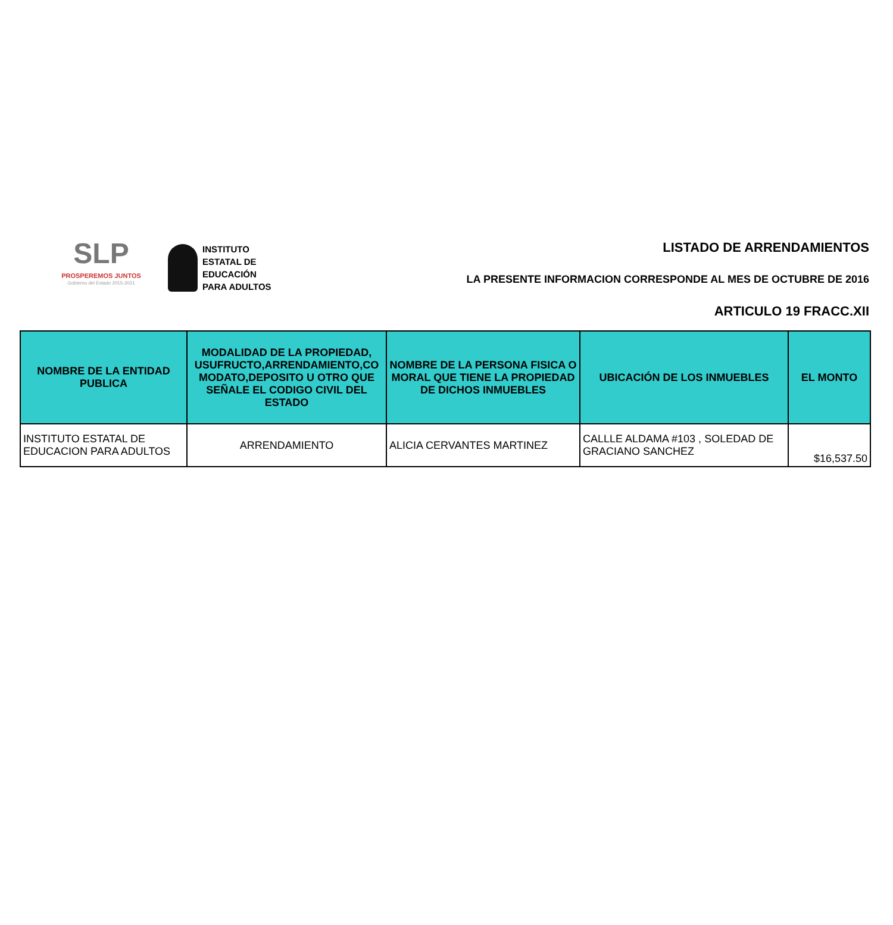SLP
PROSPEREMOS JUNTOS
Gobierno del Estado 2015-2021
INSTITUTO
ESTATAL DE
EDUCACIÓN
PARA ADULTOS
LISTADO DE ARRENDAMIENTOS
LA PRESENTE INFORMACION CORRESPONDE AL MES DE OCTUBRE DE 2016
ARTICULO 19 FRACC.XII
| NOMBRE DE LA ENTIDAD PUBLICA | MODALIDAD DE LA PROPIEDAD, USUFRUCTO,ARRENDAMIENTO,CO MODATO,DEPOSITO U OTRO QUE SEÑALE EL CODIGO CIVIL DEL ESTADO | NOMBRE DE LA PERSONA FISICA O MORAL QUE TIENE LA PROPIEDAD DE DICHOS INMUEBLES | UBICACIÓN DE LOS INMUEBLES | EL MONTO |
| --- | --- | --- | --- | --- |
| INSTITUTO ESTATAL DE EDUCACION PARA ADULTOS | ARRENDAMIENTO | ALICIA CERVANTES MARTINEZ | CALLLE ALDAMA #103 , SOLEDAD DE GRACIANO SANCHEZ | $16,537.50 |